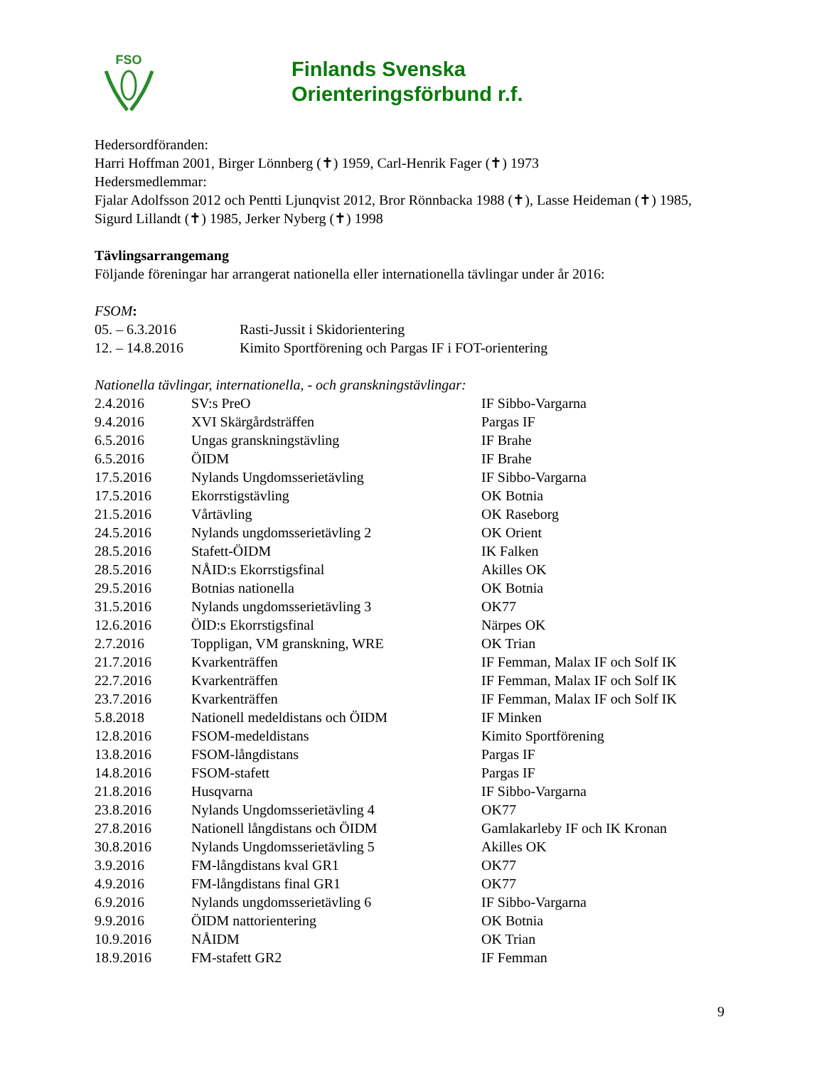FSO
Finlands Svenska
Orienteringsförbund r.f.
Hedersordföranden:
Harri Hoffman 2001, Birger Lönnberg (✝) 1959, Carl-Henrik Fager (✝) 1973
Hedersmedlemmar:
Fjalar Adolfsson 2012 och Pentti Ljunqvist 2012, Bror Rönnbacka 1988 (✝), Lasse Heideman (✝) 1985, Sigurd Lillandt (✝) 1985, Jerker Nyberg (✝) 1998
Tävlingsarrangemang
Följande föreningar har arrangerat nationella eller internationella tävlingar under år 2016:
FSOM:
| 05. – 6.3.2016 | Rasti-Jussit i Skidorientering |
| 12. – 14.8.2016 | Kimito Sportförening och Pargas IF i FOT-orientering |
Nationella tävlingar, internationella, - och granskningstävlingar:
| 2.4.2016 | SV:s PreO | IF Sibbo-Vargarna |
| 9.4.2016 | XVI Skärgårdsträffen | Pargas IF |
| 6.5.2016 | Ungas granskningstävling | IF Brahe |
| 6.5.2016 | ÖIDM | IF Brahe |
| 17.5.2016 | Nylands Ungdomsserietävling | IF Sibbo-Vargarna |
| 17.5.2016 | Ekorrstigstävling | OK Botnia |
| 21.5.2016 | Vårtävling | OK Raseborg |
| 24.5.2016 | Nylands ungdomsserietävling 2 | OK Orient |
| 28.5.2016 | Stafett-ÖIDM | IK Falken |
| 28.5.2016 | NÅID:s Ekorrstigsfinal | Akilles OK |
| 29.5.2016 | Botnias nationella | OK Botnia |
| 31.5.2016 | Nylands ungdomsserietävling 3 | OK77 |
| 12.6.2016 | ÖID:s Ekorrstigsfinal | Närpes OK |
| 2.7.2016 | Toppligan, VM granskning, WRE | OK Trian |
| 21.7.2016 | Kvarkenträffen | IF Femman, Malax IF och Solf IK |
| 22.7.2016 | Kvarkenträffen | IF Femman, Malax IF och Solf IK |
| 23.7.2016 | Kvarkenträffen | IF Femman, Malax IF och Solf IK |
| 5.8.2018 | Nationell medeldistans och ÖIDM | IF Minken |
| 12.8.2016 | FSOM-medeldistans | Kimito Sportförening |
| 13.8.2016 | FSOM-långdistans | Pargas IF |
| 14.8.2016 | FSOM-stafett | Pargas IF |
| 21.8.2016 | Husqvarna | IF Sibbo-Vargarna |
| 23.8.2016 | Nylands Ungdomsserietävling 4 | OK77 |
| 27.8.2016 | Nationell långdistans och ÖIDM | Gamlakarleby IF och IK Kronan |
| 30.8.2016 | Nylands Ungdomsserietävling 5 | Akilles OK |
| 3.9.2016 | FM-långdistans kval GR1 | OK77 |
| 4.9.2016 | FM-långdistans final GR1 | OK77 |
| 6.9.2016 | Nylands ungdomsserietävling 6 | IF Sibbo-Vargarna |
| 9.9.2016 | ÖIDM nattorientering | OK Botnia |
| 10.9.2016 | NÅIDM | OK Trian |
| 18.9.2016 | FM-stafett GR2 | IF Femman |
9